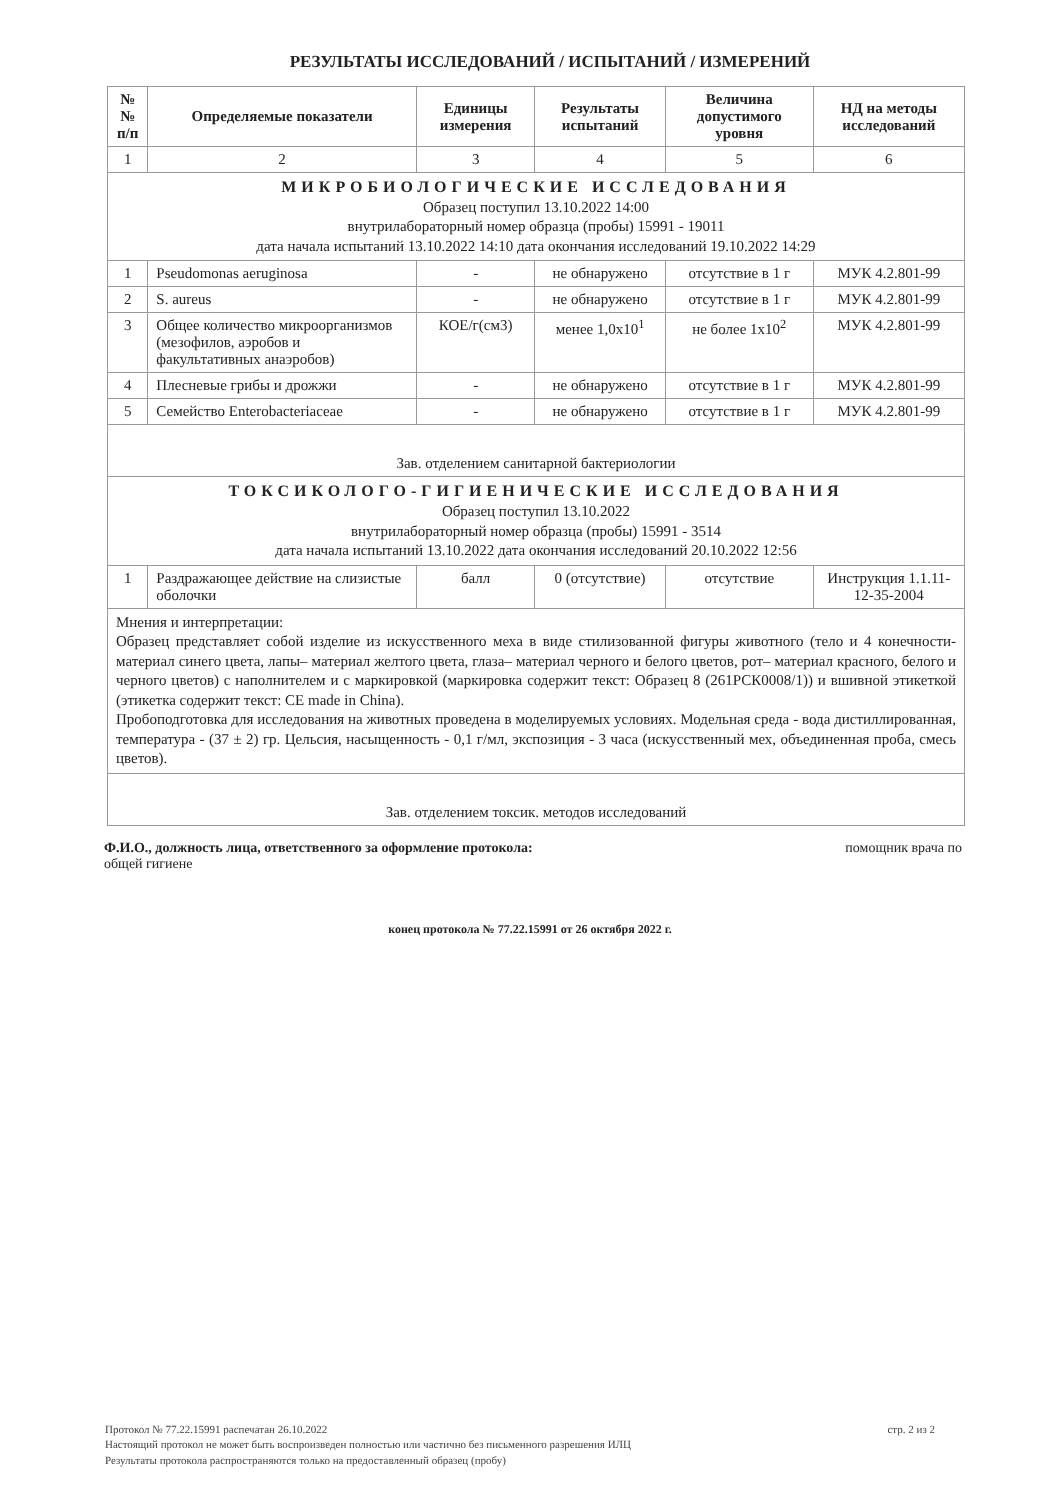РЕЗУЛЬТАТЫ ИССЛЕДОВАНИЙ / ИСПЫТАНИЙ / ИЗМЕРЕНИЙ
| №№ п/п | Определяемые показатели | Единицы измерения | Результаты испытаний | Величина допустимого уровня | НД на методы исследований |
| --- | --- | --- | --- | --- | --- |
| 1 | 2 | 3 | 4 | 5 | 6 |
| МИКРОБИОЛОГИЧЕСКИЕ ИССЛЕДОВАНИЯ Образец поступил 13.10.2022 14:00 внутрилабораторный номер образца (пробы) 15991 - 19011 дата начала испытаний 13.10.2022 14:10 дата окончания исследований 19.10.2022 14:29 | | | | | |
| 1 | Pseudomonas aeruginosa | - | не обнаружено | отсутствие в 1 г | МУК 4.2.801-99 |
| 2 | S. aureus | - | не обнаружено | отсутствие в 1 г | МУК 4.2.801-99 |
| 3 | Общее количество микроорганизмов (мезофилов, аэробов и факультативных анаэробов) | КОЕ/г(см3) | менее 1,0x10<sup>1</sup> | не более 1x10<sup>2</sup> | МУК 4.2.801-99 |
| 4 | Плесневые грибы и дрожжи | - | не обнаружено | отсутствие в 1 г | МУК 4.2.801-99 |
| 5 | Семейство Enterobacteriaceae | - | не обнаружено | отсутствие в 1 г | МУК 4.2.801-99 |
| Зав. отделением санитарной бактериологии | | | | | |
| ТОКСИКОЛОГО-ГИГИЕНИЧЕСКИЕ ИССЛЕДОВАНИЯ Образец поступил 13.10.2022 внутрилабораторный номер образца (пробы) 15991 - 3514 дата начала испытаний 13.10.2022 дата окончания исследований 20.10.2022 12:56 | | | | | |
| 1 | Раздражающее действие на слизистые оболочки | балл | 0 (отсутствие) | отсутствие | Инструкция 1.1.11-12-35-2004 |
| Мнения и интерпретации: Образец представляет собой изделие из искусственного меха в виде стилизованной фигуры животного (тело и 4 конечности- материал синего цвета, лапы– материал желтого цвета, глаза– материал черного и белого цветов, рот– материал красного, белого и черного цветов) с наполнителем и с маркировкой (маркировка содержит текст: Образец 8 (261РСК0008/1)) и вшивной этикеткой (этикетка содержит текст: CE made in China). Пробоподготовка для исследования на животных проведена в моделируемых условиях. Модельная среда - вода дистиллированная, температура - (37 ± 2) гр. Цельсия, насыщенность - 0,1 г/мл, экспозиция - 3 часа (искусственный мех, объединенная проба, смесь цветов). | | | | | |
| Зав. отделением токсик. методов исследований | | | | | |
Ф.И.О., должность лица, ответственного за оформление протокола: помощник врача по
общей гигиене
конец протокола № 77.22.15991 от 26 октября 2022 г.
стр. 2 из 2 Протокол № 77.22.15991 распечатан 26.10.2022
Настоящий протокол не может быть воспроизведен полностью или частично без письменного разрешения ИЛЦ
Результаты протокола распространяются только на предоставленный образец (пробу)